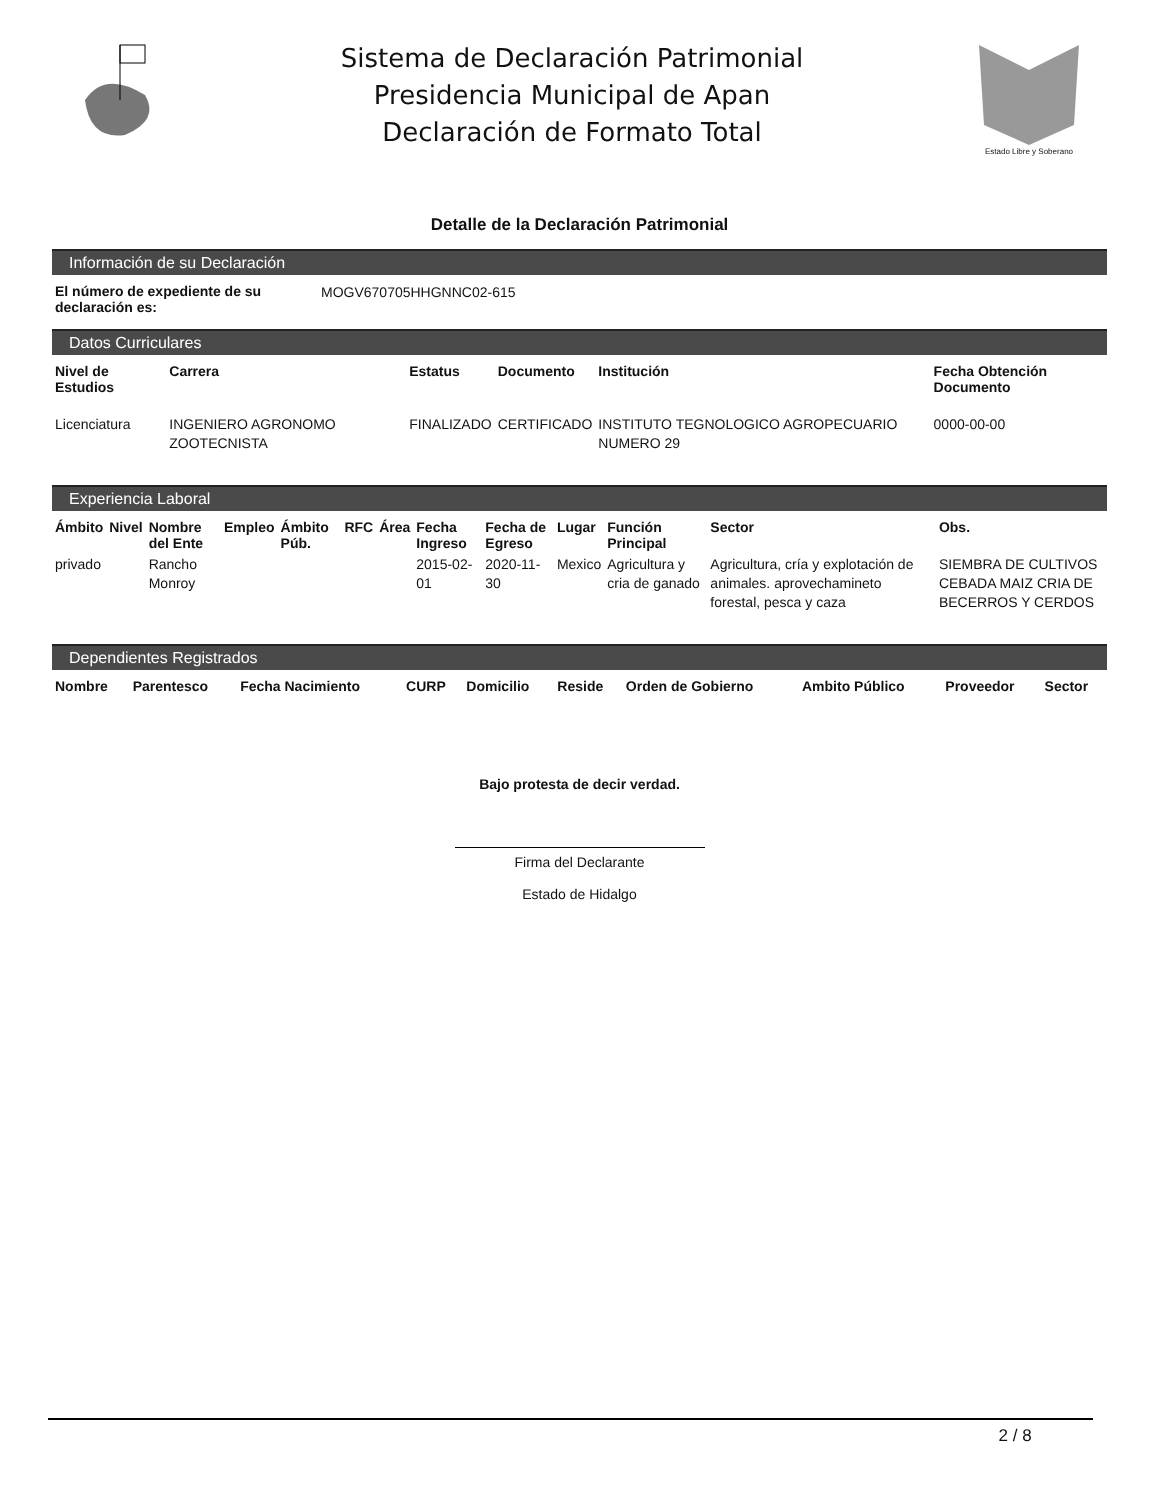Sistema de Declaración Patrimonial
Presidencia Municipal de Apan
Declaración de Formato Total
Estado Libre y Soberano
Detalle de la Declaración Patrimonial
Información de su Declaración
| El número de expediente de su declaración es: | MOGV670705HHGNNC02-615 |
Datos Curriculares
| Nivel de Estudios | Carrera | Estatus | Documento | Institución | Fecha Obtención Documento |
| --- | --- | --- | --- | --- | --- |
| Licenciatura | INGENIERO AGRONOMO ZOOTECNISTA | FINALIZADO | CERTIFICADO | INSTITUTO TEGNOLOGICO AGROPECUARIO NUMERO 29 | 0000-00-00 |
Experiencia Laboral
| Ámbito | Nivel | Nombre del Ente | Empleo | Ámbito Púb. | RFC | Área | Fecha Ingreso | Fecha de Egreso | Lugar | Función Principal | Sector | Obs. |
| --- | --- | --- | --- | --- | --- | --- | --- | --- | --- | --- | --- | --- |
| privado | | Rancho Monroy | | | | | 2015-02-01 | 2020-11-30 | Mexico | Agricultura y cria de ganado | Agricultura, cría y explotación de animales. aprovechamineto forestal, pesca y caza | SIEMBRA DE CULTIVOS CEBADA MAIZ CRIA DE BECERROS Y CERDOS |
Dependientes Registrados
| Nombre | Parentesco | Fecha Nacimiento | CURP | Domicilio | Reside | Orden de Gobierno | Ambito Público | Proveedor | Sector |
| --- | --- | --- | --- | --- | --- | --- | --- | --- | --- |
Bajo protesta de decir verdad.
Firma del Declarante
Estado de Hidalgo
2 / 8